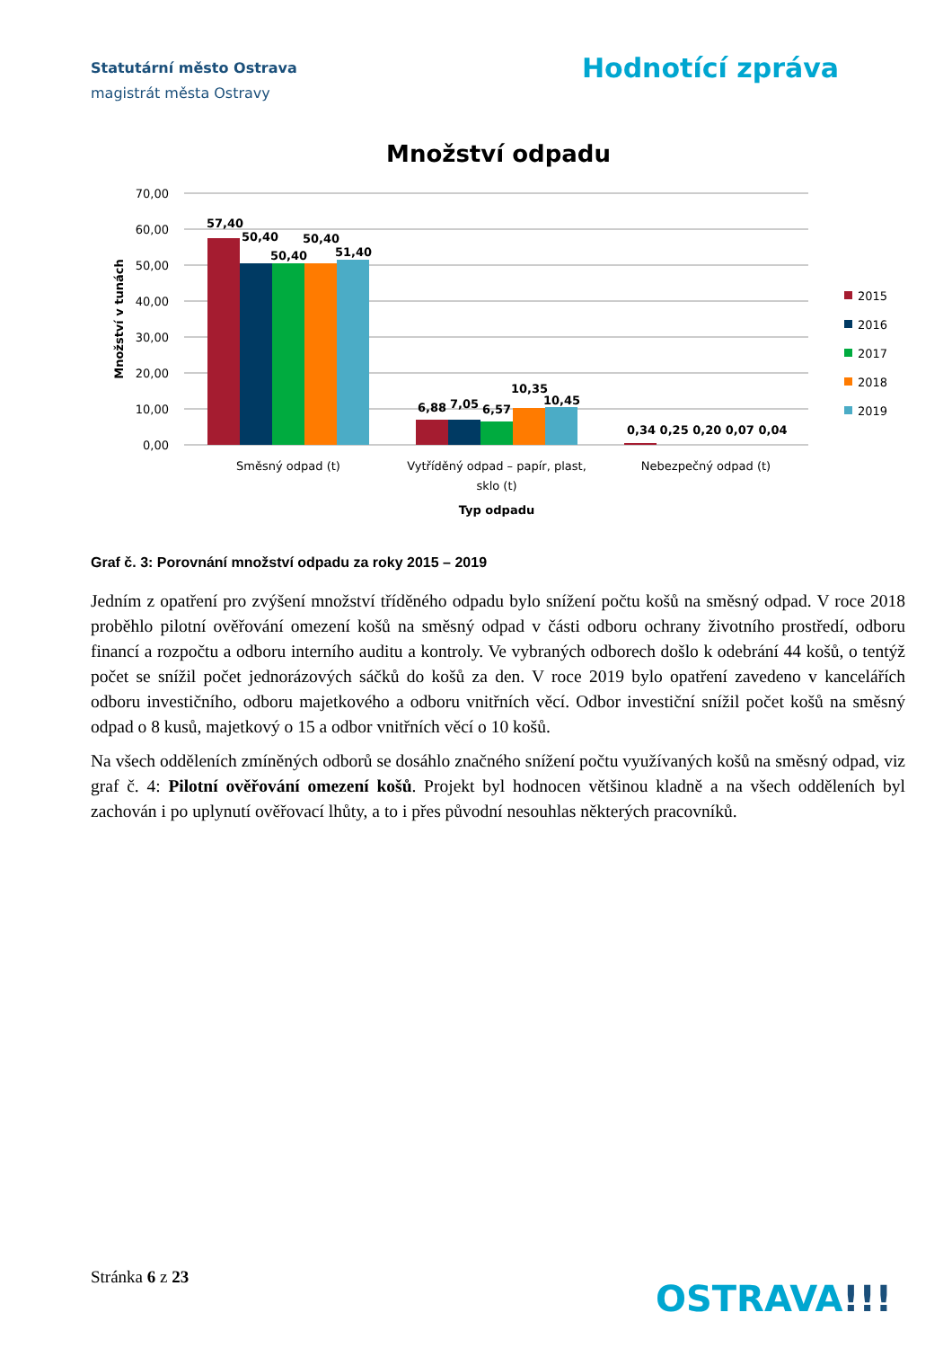Statutární město Ostrava
magistrát města Ostravy
Hodnotící zpráva
Množství odpadu
70,00
60,00
50,00
40,00
30,00
20,00
10,00
0,00
Množství v tunách
57,40
50,40
50,40
50,40
51,40
6,88
7,05
6,57
10,35
10,45
0,34 0,25 0,20 0,07 0,04
Směsný odpad (t)
Vytříděný odpad – papír, plast,
sklo (t)
Nebezpečný odpad (t)
Typ odpadu
2015
2016
2017
2018
2019
Graf č. 3: Porovnání množství odpadu za roky 2015 – 2019
Jedním z opatření pro zvýšení množství tříděného odpadu bylo snížení počtu košů na směsný odpad. V roce 2018 proběhlo pilotní ověřování omezení košů na směsný odpad v části odboru ochrany životního prostředí, odboru financí a rozpočtu a odboru interního auditu a kontroly. Ve vybraných odborech došlo k odebrání 44 košů, o tentýž počet se snížil počet jednorázových sáčků do košů za den. V roce 2019 bylo opatření zavedeno v kancelářích odboru investičního, odboru majetkového a odboru vnitřních věcí. Odbor investiční snížil počet košů na směsný odpad o 8 kusů, majetkový o 15 a odbor vnitřních věcí o 10 košů.
Na všech odděleních zmíněných odborů se dosáhlo značného snížení počtu využívaných košů na směsný odpad, viz graf č. 4: Pilotní ověřování omezení košů. Projekt byl hodnocen většinou kladně a na všech odděleních byl zachován i po uplynutí ověřovací lhůty, a to i přes původní nesouhlas některých pracovníků.
Stránka 6 z 23
OSTRAVA!!!